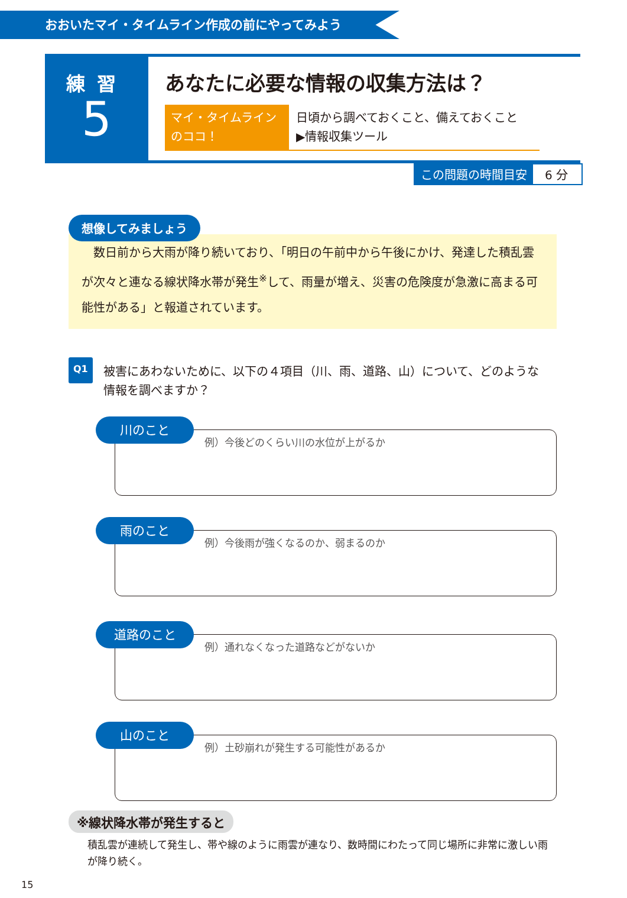おおいたマイ・タイムライン作成の前にやってみよう
練習
5
あなたに必要な情報の収集方法は？
マイ・タイムライン
のココ！
日頃から調べておくこと、備えておくこと
▶情報収集ツール
この問題の時間目安 6 分
想像してみましょう
　数日前から大雨が降り続いており、「明日の午前中から午後にかけ、発達した積乱雲が次々と連なる線状降水帯が発生<sup>※</sup>して、雨量が増え、災害の危険度が急激に高まる可能性がある」と報道されています。
Q1
被害にあわないために、以下の４項目（川、雨、道路、山）について、どのような情報を調べますか？
川のこと
例）今後どのくらい川の水位が上がるか
雨のこと
例）今後雨が強くなるのか、弱まるのか
道路のこと
例）通れなくなった道路などがないか
山のこと
例）土砂崩れが発生する可能性があるか
※線状降水帯が発生すると
積乱雲が連続して発生し、帯や線のように雨雲が連なり、数時間にわたって同じ場所に非常に激しい雨が降り続く。
15